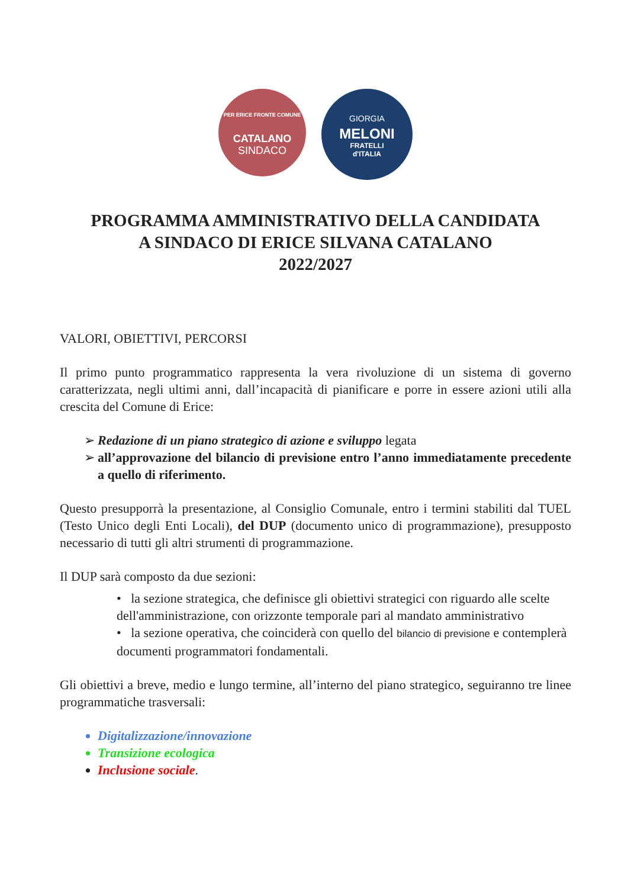PER ERICE FRONTE COMUNE
CATALANO
SINDACO
GIORGIA
MELONI
FRATELLI
d'ITALIA
PROGRAMMA AMMINISTRATIVO DELLA CANDIDATA
A SINDACO DI ERICE SILVANA CATALANO
2022/2027
VALORI, OBIETTIVI, PERCORSI
Il primo punto programmatico rappresenta la vera rivoluzione di un sistema di governo caratterizzata, negli ultimi anni, dall’incapacità di pianificare e porre in essere azioni utili alla crescita del Comune di Erice:
Redazione di un piano strategico di azione e sviluppo legata
all’approvazione del bilancio di previsione entro l’anno immediatamente precedente a quello di riferimento.
Questo presupporrà la presentazione, al Consiglio Comunale, entro i termini stabiliti dal TUEL (Testo Unico degli Enti Locali), del DUP (documento unico di programmazione), presupposto necessario di tutti gli altri strumenti di programmazione.
Il DUP sarà composto da due sezioni:
• la sezione strategica, che definisce gli obiettivi strategici con riguardo alle scelte dell'amministrazione, con orizzonte temporale pari al mandato amministrativo
• la sezione operativa, che coinciderà con quello del bilancio di previsione e contemplerà documenti programmatori fondamentali.
Gli obiettivi a breve, medio e lungo termine, all’interno del piano strategico, seguiranno tre linee programmatiche trasversali:
Digitalizzazione/innovazione
Transizione ecologica
Inclusione sociale.